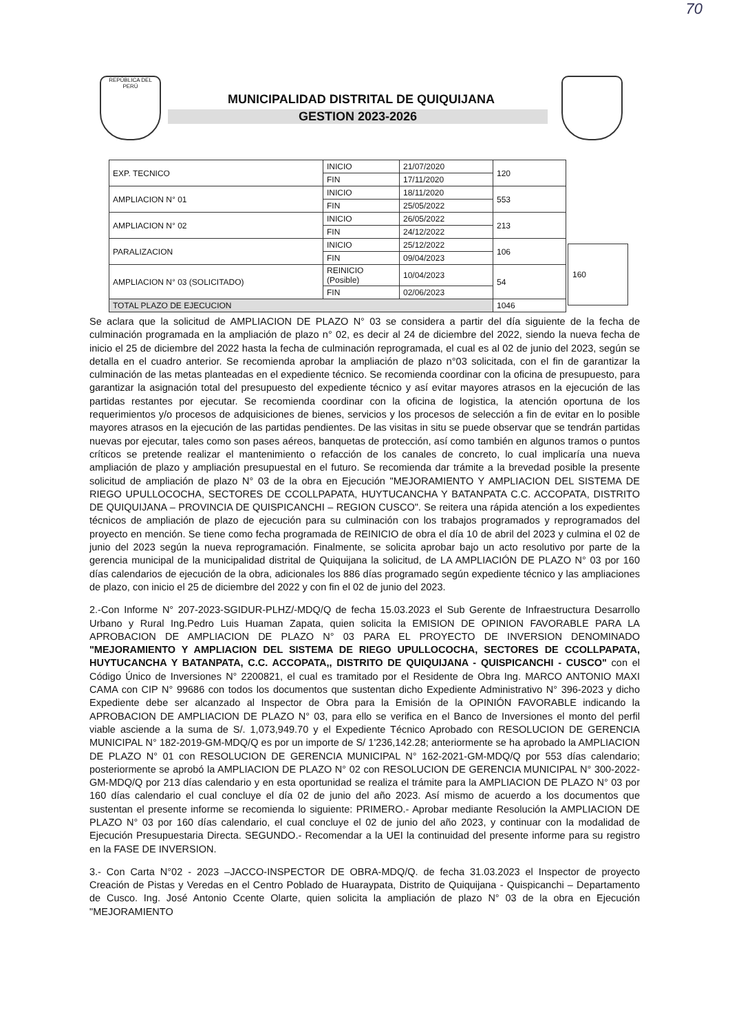70
REPÚBLICA DEL PERÚ
MUNICIPALIDAD DISTRITAL DE QUIQUIJANA
GESTION 2023-2026
| EXP. TECNICO | INICIO | 21/07/2020 | 120 | |
| | FIN | 17/11/2020 | | |
| AMPLIACION N° 01 | INICIO | 18/11/2020 | 553 | |
| | FIN | 25/05/2022 | | |
| AMPLIACION N° 02 | INICIO | 26/05/2022 | 213 | |
| | FIN | 24/12/2022 | | |
| PARALIZACION | INICIO | 25/12/2022 | 106 | |
| | FIN | 09/04/2023 | | |
| AMPLIACION N° 03 (SOLICITADO) | REINICIO (Posible) | 10/04/2023 | 54 | |
| | FIN | 02/06/2023 | | |
| TOTAL PLAZO DE EJECUCION | | | 1046 | |
160
Se aclara que la solicitud de AMPLIACION DE PLAZO N° 03 se considera a partir del día siguiente de la fecha de culminación programada en la ampliación de plazo n° 02, es decir al 24 de diciembre del 2022, siendo la nueva fecha de inicio el 25 de diciembre del 2022 hasta la fecha de culminación reprogramada, el cual es al 02 de junio del 2023, según se detalla en el cuadro anterior. Se recomienda aprobar la ampliación de plazo n°03 solicitada, con el fin de garantizar la culminación de las metas planteadas en el expediente técnico. Se recomienda coordinar con la oficina de presupuesto, para garantizar la asignación total del presupuesto del expediente técnico y así evitar mayores atrasos en la ejecución de las partidas restantes por ejecutar. Se recomienda coordinar con la oficina de logistica, la atención oportuna de los requerimientos y/o procesos de adquisiciones de bienes, servicios y los procesos de selección a fin de evitar en lo posible mayores atrasos en la ejecución de las partidas pendientes. De las visitas in situ se puede observar que se tendrán partidas nuevas por ejecutar, tales como son pases aéreos, banquetas de protección, así como también en algunos tramos o puntos críticos se pretende realizar el mantenimiento o refacción de los canales de concreto, lo cual implicaría una nueva ampliación de plazo y ampliación presupuestal en el futuro. Se recomienda dar trámite a la brevedad posible la presente solicitud de ampliación de plazo N° 03 de la obra en Ejecución "MEJORAMIENTO Y AMPLIACION DEL SISTEMA DE RIEGO UPULLOCOCHA, SECTORES DE CCOLLPAPATA, HUYTUCANCHA Y BATANPATA C.C. ACCOPATA, DISTRITO DE QUIQUIJANA – PROVINCIA DE QUISPICANCHI – REGION CUSCO". Se reitera una rápida atención a los expedientes técnicos de ampliación de plazo de ejecución para su culminación con los trabajos programados y reprogramados del proyecto en mención. Se tiene como fecha programada de REINICIO de obra el día 10 de abril del 2023 y culmina el 02 de junio del 2023 según la nueva reprogramación. Finalmente, se solicita aprobar bajo un acto resolutivo por parte de la gerencia municipal de la municipalidad distrital de Quiquijana la solicitud, de LA AMPLIACIÓN DE PLAZO N° 03 por 160 días calendarios de ejecución de la obra, adicionales los 886 días programado según expediente técnico y las ampliaciones de plazo, con inicio el 25 de diciembre del 2022 y con fin el 02 de junio del 2023.
2.-Con Informe N° 207-2023-SGIDUR-PLHZ/-MDQ/Q de fecha 15.03.2023 el Sub Gerente de Infraestructura Desarrollo Urbano y Rural Ing.Pedro Luis Huaman Zapata, quien solicita la EMISION DE OPINION FAVORABLE PARA LA APROBACION DE AMPLIACION DE PLAZO N° 03 PARA EL PROYECTO DE INVERSION DENOMINADO "MEJORAMIENTO Y AMPLIACION DEL SISTEMA DE RIEGO UPULLOCOCHA, SECTORES DE CCOLLPAPATA, HUYTUCANCHA Y BATANPATA, C.C. ACCOPATA,, DISTRITO DE QUIQUIJANA - QUISPICANCHI - CUSCO" con el Código Único de Inversiones N° 2200821, el cual es tramitado por el Residente de Obra Ing. MARCO ANTONIO MAXI CAMA con CIP N° 99686 con todos los documentos que sustentan dicho Expediente Administrativo N° 396-2023 y dicho Expediente debe ser alcanzado al Inspector de Obra para la Emisión de la OPINIÓN FAVORABLE indicando la APROBACION DE AMPLIACION DE PLAZO N° 03, para ello se verifica en el Banco de Inversiones el monto del perfil viable asciende a la suma de S/. 1,073,949.70 y el Expediente Técnico Aprobado con RESOLUCION DE GERENCIA MUNICIPAL N° 182-2019-GM-MDQ/Q es por un importe de S/ 1'236,142.28; anteriormente se ha aprobado la AMPLIACION DE PLAZO N° 01 con RESOLUCION DE GERENCIA MUNICIPAL N° 162-2021-GM-MDQ/Q por 553 días calendario; posteriormente se aprobó la AMPLIACION DE PLAZO N° 02 con RESOLUCION DE GERENCIA MUNICIPAL N° 300-2022-GM-MDQ/Q por 213 días calendario y en esta oportunidad se realiza el trámite para la AMPLIACION DE PLAZO N° 03 por 160 días calendario el cual concluye el día 02 de junio del año 2023. Así mismo de acuerdo a los documentos que sustentan el presente informe se recomienda lo siguiente: PRIMERO.- Aprobar mediante Resolución la AMPLIACION DE PLAZO N° 03 por 160 días calendario, el cual concluye el 02 de junio del año 2023, y continuar con la modalidad de Ejecución Presupuestaria Directa. SEGUNDO.- Recomendar a la UEI la continuidad del presente informe para su registro en la FASE DE INVERSION.
3.- Con Carta N°02 - 2023 –JACCO-INSPECTOR DE OBRA-MDQ/Q. de fecha 31.03.2023 el Inspector de proyecto Creación de Pistas y Veredas en el Centro Poblado de Huaraypata, Distrito de Quiquijana - Quispicanchi – Departamento de Cusco. Ing. José Antonio Ccente Olarte, quien solicita la ampliación de plazo N° 03 de la obra en Ejecución "MEJORAMIENTO